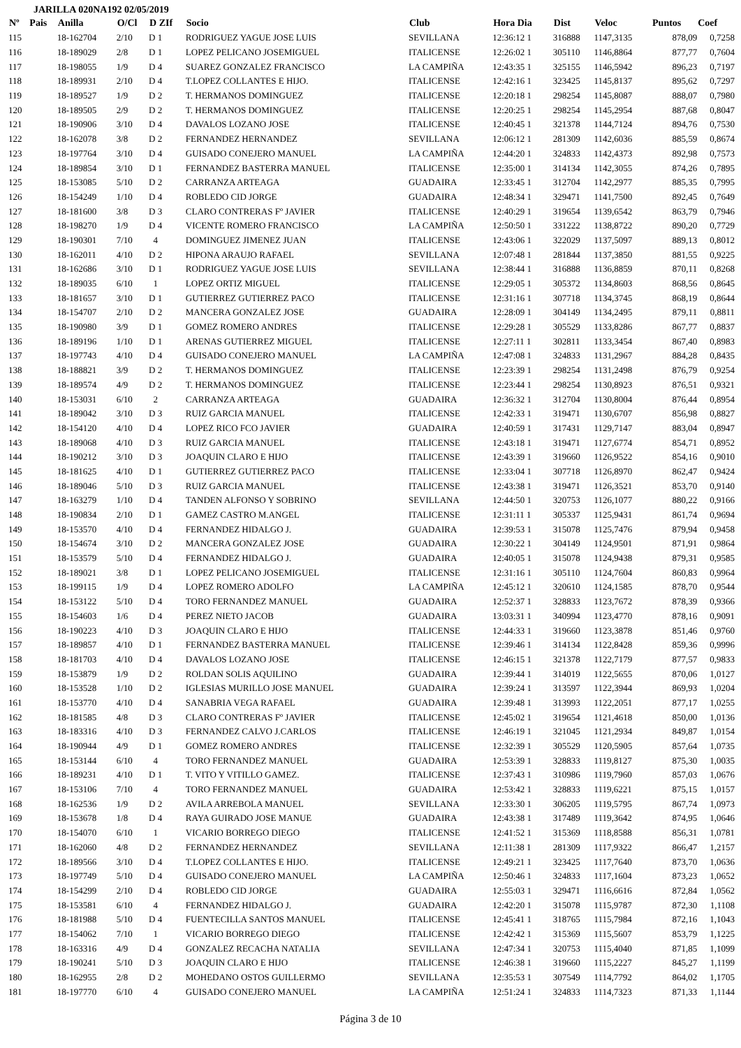JARILLA 020NA192 02/05/2019
| Nº | Pais | Anilla | O/Cl | D ZIf | Socio | Club | Hora Dia | Dist | Veloc | Puntos | Coef |
| --- | --- | --- | --- | --- | --- | --- | --- | --- | --- | --- | --- |
| 115 | | 18-162704 | 2/10 | D 1 | RODRIGUEZ YAGUE JOSE LUIS | SEVILLANA | 12:36:12 1 | 316888 | 1147,3135 | 878,09 | 0,7258 |
| 116 | | 18-189029 | 2/8 | D 1 | LOPEZ PELICANO JOSEMIGUEL | ITALICENSE | 12:26:02 1 | 305110 | 1146,8864 | 877,77 | 0,7604 |
| 117 | | 18-198055 | 1/9 | D 4 | SUAREZ GONZALEZ FRANCISCO | LA CAMPIÑA | 12:43:35 1 | 325155 | 1146,5942 | 896,23 | 0,7197 |
| 118 | | 18-189931 | 2/10 | D 4 | T.LOPEZ COLLANTES E HIJO. | ITALICENSE | 12:42:16 1 | 323425 | 1145,8137 | 895,62 | 0,7297 |
| 119 | | 18-189527 | 1/9 | D 2 | T. HERMANOS DOMINGUEZ | ITALICENSE | 12:20:18 1 | 298254 | 1145,8087 | 888,07 | 0,7980 |
| 120 | | 18-189505 | 2/9 | D 2 | T. HERMANOS DOMINGUEZ | ITALICENSE | 12:20:25 1 | 298254 | 1145,2954 | 887,68 | 0,8047 |
| 121 | | 18-190906 | 3/10 | D 4 | DAVALOS LOZANO JOSE | ITALICENSE | 12:40:45 1 | 321378 | 1144,7124 | 894,76 | 0,7530 |
| 122 | | 18-162078 | 3/8 | D 2 | FERNANDEZ HERNANDEZ | SEVILLANA | 12:06:12 1 | 281309 | 1142,6036 | 885,59 | 0,8674 |
| 123 | | 18-197764 | 3/10 | D 4 | GUISADO CONEJERO MANUEL | LA CAMPIÑA | 12:44:20 1 | 324833 | 1142,4373 | 892,98 | 0,7573 |
| 124 | | 18-189854 | 3/10 | D 1 | FERNANDEZ BASTERRA MANUEL | ITALICENSE | 12:35:00 1 | 314134 | 1142,3055 | 874,26 | 0,7895 |
| 125 | | 18-153085 | 5/10 | D 2 | CARRANZA ARTEAGA | GUADAIRA | 12:33:45 1 | 312704 | 1142,2977 | 885,35 | 0,7995 |
| 126 | | 18-154249 | 1/10 | D 4 | ROBLEDO CID JORGE | GUADAIRA | 12:48:34 1 | 329471 | 1141,7500 | 892,45 | 0,7649 |
| 127 | | 18-181600 | 3/8 | D 3 | CLARO CONTRERAS Fº JAVIER | ITALICENSE | 12:40:29 1 | 319654 | 1139,6542 | 863,79 | 0,7946 |
| 128 | | 18-198270 | 1/9 | D 4 | VICENTE ROMERO FRANCISCO | LA CAMPIÑA | 12:50:50 1 | 331222 | 1138,8722 | 890,20 | 0,7729 |
| 129 | | 18-190301 | 7/10 | 4 | DOMINGUEZ JIMENEZ JUAN | ITALICENSE | 12:43:06 1 | 322029 | 1137,5097 | 889,13 | 0,8012 |
| 130 | | 18-162011 | 4/10 | D 2 | HIPONA ARAUJO RAFAEL | SEVILLANA | 12:07:48 1 | 281844 | 1137,3850 | 881,55 | 0,9225 |
| 131 | | 18-162686 | 3/10 | D 1 | RODRIGUEZ YAGUE JOSE LUIS | SEVILLANA | 12:38:44 1 | 316888 | 1136,8859 | 870,11 | 0,8268 |
| 132 | | 18-189035 | 6/10 | 1 | LOPEZ ORTIZ MIGUEL | ITALICENSE | 12:29:05 1 | 305372 | 1134,8603 | 868,56 | 0,8645 |
| 133 | | 18-181657 | 3/10 | D 1 | GUTIERREZ GUTIERREZ PACO | ITALICENSE | 12:31:16 1 | 307718 | 1134,3745 | 868,19 | 0,8644 |
| 134 | | 18-154707 | 2/10 | D 2 | MANCERA GONZALEZ JOSE | GUADAIRA | 12:28:09 1 | 304149 | 1134,2495 | 879,11 | 0,8811 |
| 135 | | 18-190980 | 3/9 | D 1 | GOMEZ ROMERO ANDRES | ITALICENSE | 12:29:28 1 | 305529 | 1133,8286 | 867,77 | 0,8837 |
| 136 | | 18-189196 | 1/10 | D 1 | ARENAS GUTIERREZ MIGUEL | ITALICENSE | 12:27:11 1 | 302811 | 1133,3454 | 867,40 | 0,8983 |
| 137 | | 18-197743 | 4/10 | D 4 | GUISADO CONEJERO MANUEL | LA CAMPIÑA | 12:47:08 1 | 324833 | 1131,2967 | 884,28 | 0,8435 |
| 138 | | 18-188821 | 3/9 | D 2 | T. HERMANOS DOMINGUEZ | ITALICENSE | 12:23:39 1 | 298254 | 1131,2498 | 876,79 | 0,9254 |
| 139 | | 18-189574 | 4/9 | D 2 | T. HERMANOS DOMINGUEZ | ITALICENSE | 12:23:44 1 | 298254 | 1130,8923 | 876,51 | 0,9321 |
| 140 | | 18-153031 | 6/10 | 2 | CARRANZA ARTEAGA | GUADAIRA | 12:36:32 1 | 312704 | 1130,8004 | 876,44 | 0,8954 |
| 141 | | 18-189042 | 3/10 | D 3 | RUIZ GARCIA MANUEL | ITALICENSE | 12:42:33 1 | 319471 | 1130,6707 | 856,98 | 0,8827 |
| 142 | | 18-154120 | 4/10 | D 4 | LOPEZ RICO FCO JAVIER | GUADAIRA | 12:40:59 1 | 317431 | 1129,7147 | 883,04 | 0,8947 |
| 143 | | 18-189068 | 4/10 | D 3 | RUIZ GARCIA MANUEL | ITALICENSE | 12:43:18 1 | 319471 | 1127,6774 | 854,71 | 0,8952 |
| 144 | | 18-190212 | 3/10 | D 3 | JOAQUIN CLARO E HIJO | ITALICENSE | 12:43:39 1 | 319660 | 1126,9522 | 854,16 | 0,9010 |
| 145 | | 18-181625 | 4/10 | D 1 | GUTIERREZ GUTIERREZ PACO | ITALICENSE | 12:33:04 1 | 307718 | 1126,8970 | 862,47 | 0,9424 |
| 146 | | 18-189046 | 5/10 | D 3 | RUIZ GARCIA MANUEL | ITALICENSE | 12:43:38 1 | 319471 | 1126,3521 | 853,70 | 0,9140 |
| 147 | | 18-163279 | 1/10 | D 4 | TANDEN ALFONSO Y SOBRINO | SEVILLANA | 12:44:50 1 | 320753 | 1126,1077 | 880,22 | 0,9166 |
| 148 | | 18-190834 | 2/10 | D 1 | GAMEZ CASTRO M.ANGEL | ITALICENSE | 12:31:11 1 | 305337 | 1125,9431 | 861,74 | 0,9694 |
| 149 | | 18-153570 | 4/10 | D 4 | FERNANDEZ HIDALGO J. | GUADAIRA | 12:39:53 1 | 315078 | 1125,7476 | 879,94 | 0,9458 |
| 150 | | 18-154674 | 3/10 | D 2 | MANCERA GONZALEZ JOSE | GUADAIRA | 12:30:22 1 | 304149 | 1124,9501 | 871,91 | 0,9864 |
| 151 | | 18-153579 | 5/10 | D 4 | FERNANDEZ HIDALGO J. | GUADAIRA | 12:40:05 1 | 315078 | 1124,9438 | 879,31 | 0,9585 |
| 152 | | 18-189021 | 3/8 | D 1 | LOPEZ PELICANO JOSEMIGUEL | ITALICENSE | 12:31:16 1 | 305110 | 1124,7604 | 860,83 | 0,9964 |
| 153 | | 18-199115 | 1/9 | D 4 | LOPEZ ROMERO ADOLFO | LA CAMPIÑA | 12:45:12 1 | 320610 | 1124,1585 | 878,70 | 0,9544 |
| 154 | | 18-153122 | 5/10 | D 4 | TORO FERNANDEZ MANUEL | GUADAIRA | 12:52:37 1 | 328833 | 1123,7672 | 878,39 | 0,9366 |
| 155 | | 18-154603 | 1/6 | D 4 | PEREZ NIETO JACOB | GUADAIRA | 13:03:31 1 | 340994 | 1123,4770 | 878,16 | 0,9091 |
| 156 | | 18-190223 | 4/10 | D 3 | JOAQUIN CLARO E HIJO | ITALICENSE | 12:44:33 1 | 319660 | 1123,3878 | 851,46 | 0,9760 |
| 157 | | 18-189857 | 4/10 | D 1 | FERNANDEZ BASTERRA MANUEL | ITALICENSE | 12:39:46 1 | 314134 | 1122,8428 | 859,36 | 0,9996 |
| 158 | | 18-181703 | 4/10 | D 4 | DAVALOS LOZANO JOSE | ITALICENSE | 12:46:15 1 | 321378 | 1122,7179 | 877,57 | 0,9833 |
| 159 | | 18-153879 | 1/9 | D 2 | ROLDAN SOLIS AQUILINO | GUADAIRA | 12:39:44 1 | 314019 | 1122,5655 | 870,06 | 1,0127 |
| 160 | | 18-153528 | 1/10 | D 2 | IGLESIAS MURILLO JOSE MANUEL | GUADAIRA | 12:39:24 1 | 313597 | 1122,3944 | 869,93 | 1,0204 |
| 161 | | 18-153770 | 4/10 | D 4 | SANABRIA VEGA RAFAEL | GUADAIRA | 12:39:48 1 | 313993 | 1122,2051 | 877,17 | 1,0255 |
| 162 | | 18-181585 | 4/8 | D 3 | CLARO CONTRERAS Fº JAVIER | ITALICENSE | 12:45:02 1 | 319654 | 1121,4618 | 850,00 | 1,0136 |
| 163 | | 18-183316 | 4/10 | D 3 | FERNANDEZ CALVO J.CARLOS | ITALICENSE | 12:46:19 1 | 321045 | 1121,2934 | 849,87 | 1,0154 |
| 164 | | 18-190944 | 4/9 | D 1 | GOMEZ ROMERO ANDRES | ITALICENSE | 12:32:39 1 | 305529 | 1120,5905 | 857,64 | 1,0735 |
| 165 | | 18-153144 | 6/10 | 4 | TORO FERNANDEZ MANUEL | GUADAIRA | 12:53:39 1 | 328833 | 1119,8127 | 875,30 | 1,0035 |
| 166 | | 18-189231 | 4/10 | D 1 | T. VITO Y VITILLO GAMEZ. | ITALICENSE | 12:37:43 1 | 310986 | 1119,7960 | 857,03 | 1,0676 |
| 167 | | 18-153106 | 7/10 | 4 | TORO FERNANDEZ MANUEL | GUADAIRA | 12:53:42 1 | 328833 | 1119,6221 | 875,15 | 1,0157 |
| 168 | | 18-162536 | 1/9 | D 2 | AVILA ARREBOLA MANUEL | SEVILLANA | 12:33:30 1 | 306205 | 1119,5795 | 867,74 | 1,0973 |
| 169 | | 18-153678 | 1/8 | D 4 | RAYA GUIRADO JOSE MANUE | GUADAIRA | 12:43:38 1 | 317489 | 1119,3642 | 874,95 | 1,0646 |
| 170 | | 18-154070 | 6/10 | 1 | VICARIO BORREGO DIEGO | ITALICENSE | 12:41:52 1 | 315369 | 1118,8588 | 856,31 | 1,0781 |
| 171 | | 18-162060 | 4/8 | D 2 | FERNANDEZ HERNANDEZ | SEVILLANA | 12:11:38 1 | 281309 | 1117,9322 | 866,47 | 1,2157 |
| 172 | | 18-189566 | 3/10 | D 4 | T.LOPEZ COLLANTES E HIJO. | ITALICENSE | 12:49:21 1 | 323425 | 1117,7640 | 873,70 | 1,0636 |
| 173 | | 18-197749 | 5/10 | D 4 | GUISADO CONEJERO MANUEL | LA CAMPIÑA | 12:50:46 1 | 324833 | 1117,1604 | 873,23 | 1,0652 |
| 174 | | 18-154299 | 2/10 | D 4 | ROBLEDO CID JORGE | GUADAIRA | 12:55:03 1 | 329471 | 1116,6616 | 872,84 | 1,0562 |
| 175 | | 18-153581 | 6/10 | 4 | FERNANDEZ HIDALGO J. | GUADAIRA | 12:42:20 1 | 315078 | 1115,9787 | 872,30 | 1,1108 |
| 176 | | 18-181988 | 5/10 | D 4 | FUENTECILLA SANTOS MANUEL | ITALICENSE | 12:45:41 1 | 318765 | 1115,7984 | 872,16 | 1,1043 |
| 177 | | 18-154062 | 7/10 | 1 | VICARIO BORREGO DIEGO | ITALICENSE | 12:42:42 1 | 315369 | 1115,5607 | 853,79 | 1,1225 |
| 178 | | 18-163316 | 4/9 | D 4 | GONZALEZ RECACHA NATALIA | SEVILLANA | 12:47:34 1 | 320753 | 1115,4040 | 871,85 | 1,1099 |
| 179 | | 18-190241 | 5/10 | D 3 | JOAQUIN CLARO E HIJO | ITALICENSE | 12:46:38 1 | 319660 | 1115,2227 | 845,27 | 1,1199 |
| 180 | | 18-162955 | 2/8 | D 2 | MOHEDANO OSTOS GUILLERMO | SEVILLANA | 12:35:53 1 | 307549 | 1114,7792 | 864,02 | 1,1705 |
| 181 | | 18-197770 | 6/10 | 4 | GUISADO CONEJERO MANUEL | LA CAMPIÑA | 12:51:24 1 | 324833 | 1114,7323 | 871,33 | 1,1144 |
Página 3 de 10